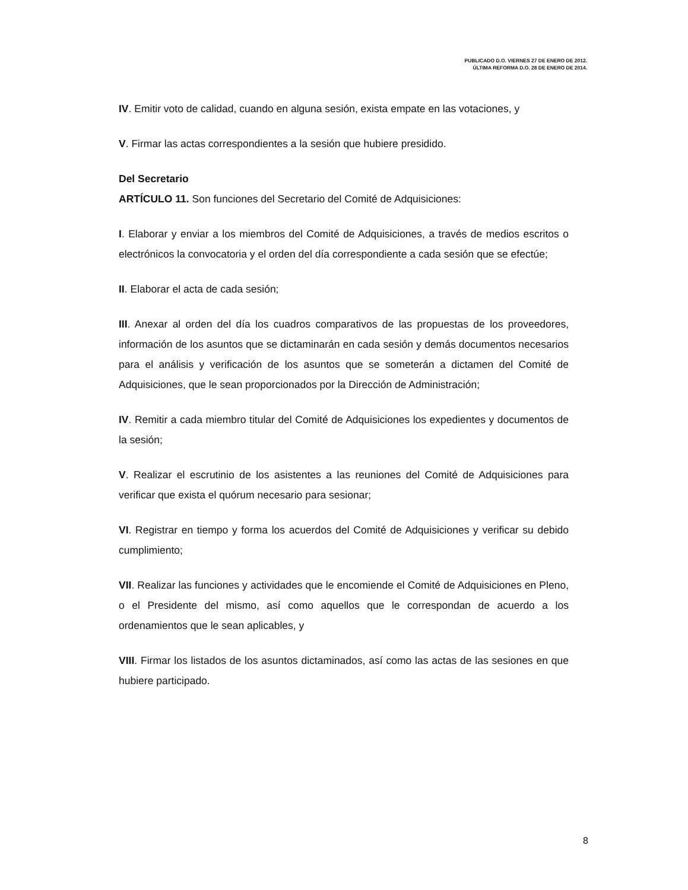PUBLICADO D.O. VIERNES 27 DE ENERO DE 2012.
ÚLTIMA REFORMA D.O. 28 DE ENERO DE 2014.
IV. Emitir voto de calidad, cuando en alguna sesión, exista empate en las votaciones, y
V. Firmar las actas correspondientes a la sesión que hubiere presidido.
Del Secretario
ARTÍCULO 11. Son funciones del Secretario del Comité de Adquisiciones:
I. Elaborar y enviar a los miembros del Comité de Adquisiciones, a través de medios escritos o electrónicos la convocatoria y el orden del día correspondiente a cada sesión que se efectúe;
II. Elaborar el acta de cada sesión;
III. Anexar al orden del día los cuadros comparativos de las propuestas de los proveedores, información de los asuntos que se dictaminarán en cada sesión y demás documentos necesarios para el análisis y verificación de los asuntos que se someterán a dictamen del Comité de Adquisiciones, que le sean proporcionados por la Dirección de Administración;
IV. Remitir a cada miembro titular del Comité de Adquisiciones los expedientes y documentos de la sesión;
V. Realizar el escrutinio de los asistentes a las reuniones del Comité de Adquisiciones para verificar que exista el quórum necesario para sesionar;
VI. Registrar en tiempo y forma los acuerdos del Comité de Adquisiciones y verificar su debido cumplimiento;
VII. Realizar las funciones y actividades que le encomiende el Comité de Adquisiciones en Pleno, o el Presidente del mismo, así como aquellos que le correspondan de acuerdo a los ordenamientos que le sean aplicables, y
VIII. Firmar los listados de los asuntos dictaminados, así como las actas de las sesiones en que hubiere participado.
8